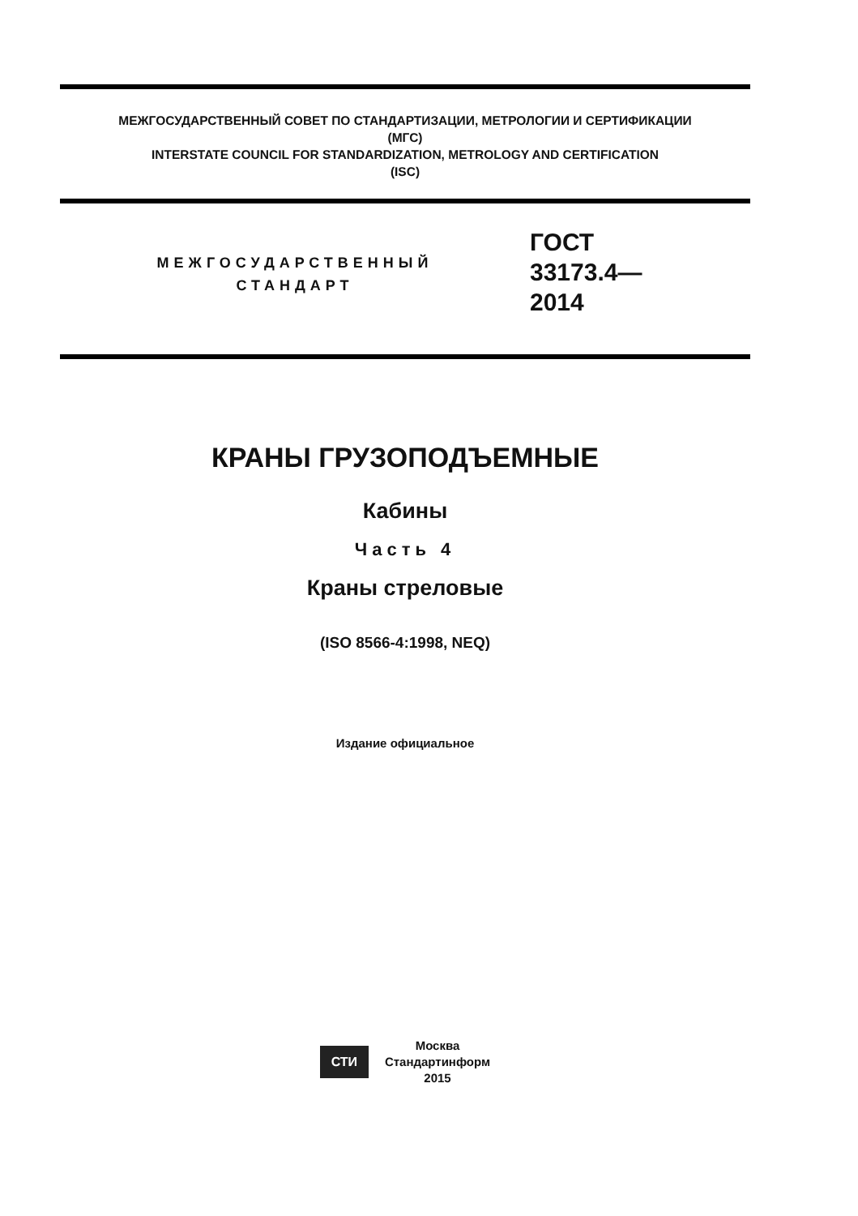МЕЖГОСУДАРСТВЕННЫЙ СОВЕТ ПО СТАНДАРТИЗАЦИИ, МЕТРОЛОГИИ И СЕРТИФИКАЦИИ
(МГС)
INTERSTATE COUNCIL FOR STANDARDIZATION, METROLOGY AND CERTIFICATION
(ISC)
МЕЖГОСУДАРСТВЕННЫЙ
СТАНДАРТ
ГОСТ
33173.4—
2014
КРАНЫ ГРУЗОПОДЪЕМНЫЕ
Кабины
Часть 4
Краны стреловые
(ISO 8566-4:1998, NEQ)
Издание официальное
СТИ Москва
Стандартинформ
2015